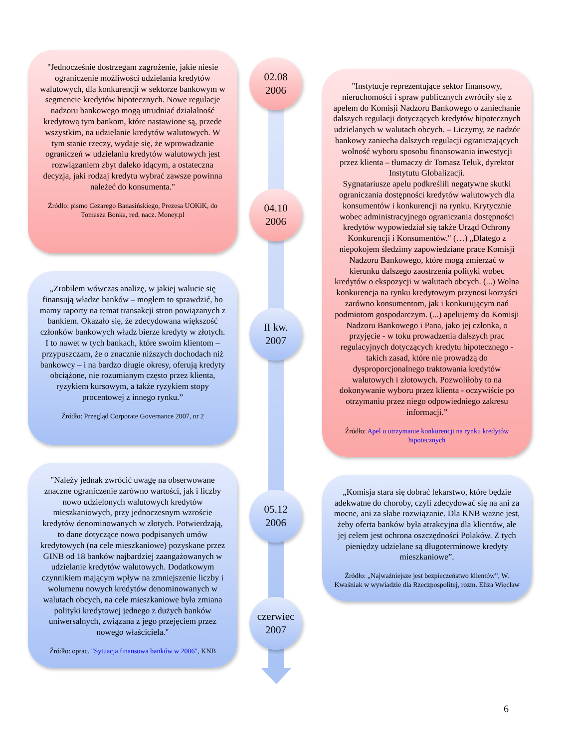"Jednocześnie dostrzegam zagrożenie, jakie niesie ograniczenie możliwości udzielania kredytów walutowych, dla konkurencji w sektorze bankowym w segmencie kredytów hipotecznych. Nowe regulacje nadzoru bankowego mogą utrudniać działalność kredytową tym bankom, które nastawione są, przede wszystkim, na udzielanie kredytów walutowych. W tym stanie rzeczy, wydaje się, że wprowadzanie ograniczeń w udzielaniu kredytów walutowych jest rozwiązaniem zbyt daleko idącym, a ostateczna decyzja, jaki rodzaj kredytu wybrać zawsze powinna należeć do konsumenta."
Źródło: pismo Cezarego Banasińskiego, Prezesa UOKiK, do Tomasza Bonka, red. nacz. Money.pl
„Zrobiłem wówczas analizę, w jakiej walucie się finansują władze banków – mogłem to sprawdzić, bo mamy raporty na temat transakcji stron powiązanych z bankiem. Okazało się, że zdecydowana większość członków bankowych władz bierze kredyty w złotych. I to nawet w tych bankach, które swoim klientom – przypuszczam, że o znacznie niższych dochodach niż bankowcy – i na bardzo długie okresy, oferują kredyty obciążone, nie rozumianym często przez klienta, ryzykiem kursowym, a także ryzykiem stopy procentowej z innego rynku.”
Źródło: Przegląd Corporate Governance 2007, nr 2
"Należy jednak zwrócić uwagę na obserwowane znaczne ograniczenie zarówno wartości, jak i liczby nowo udzielonych walutowych kredytów mieszkaniowych, przy jednoczesnym wzroście kredytów denominowanych w złotych. Potwierdzają, to dane dotyczące nowo podpisanych umów kredytowych (na cele mieszkaniowe) pozyskane przez GINB od 18 banków najbardziej zaangażowanych w udzielanie kredytów walutowych. Dodatkowym czynnikiem mającym wpływ na zmniejszenie liczby i wolumenu nowych kredytów denominowanych w walutach obcych, na cele mieszkaniowe była zmiana polityki kredytowej jednego z dużych banków uniwersalnych, związana z jego przejęciem przez nowego właściciela."
Źródło: oprac. "Sytuacja finansowa banków w 2006", KNB
02.08
2006
04.10
2006
II kw.
2007
05.12
2006
czerwiec
2007
"Instytucje reprezentujące sektor finansowy, nieruchomości i spraw publicznych zwróciły się z apelem do Komisji Nadzoru Bankowego o zaniechanie dalszych regulacji dotyczących kredytów hipotecznych udzielanych w walutach obcych. – Liczymy, że nadzór bankowy zaniecha dalszych regulacji ograniczających wolność wyboru sposobu finansowania inwestycji przez klienta – tłumaczy dr Tomasz Teluk, dyrektor Instytutu Globalizacji.
Sygnatariusze apelu podkreślili negatywne skutki ograniczania dostępności kredytów walutowych dla konsumentów i konkurencji na rynku. Krytycznie wobec administracyjnego ograniczania dostępności kredytów wypowiedział się także Urząd Ochrony Konkurencji i Konsumentów." (…) „Dlatego z niepokojem śledzimy zapowiedziane prace Komisji Nadzoru Bankowego, które mogą zmierzać w kierunku dalszego zaostrzenia polityki wobec kredytów o ekspozycji w walutach obcych. (...) Wolna konkurencja na rynku kredytowym przynosi korzyści zarówno konsumentom, jak i konkurującym nań podmiotom gospodarczym. (...) apelujemy do Komisji Nadzoru Bankowego i Pana, jako jej członka, o przyjęcie - w toku prowadzenia dalszych prac regulacyjnych dotyczących kredytu hipotecznego - takich zasad, które nie prowadzą do dysproporcjonalnego traktowania kredytów walutowych i złotowych. Pozwoliłoby to na dokonywanie wyboru przez klienta - oczywiście po otrzymaniu przez niego odpowiedniego zakresu informacji.”
Źródło: Apel o utrzymanie konkurencji na rynku kredytów hipotecznych
„Komisja stara się dobrać lekarstwo, które będzie adekwatne do choroby, czyli zdecydować się na ani za mocne, ani za słabe rozwiązanie. Dla KNB ważne jest, żeby oferta banków była atrakcyjna dla klientów, ale jej celem jest ochrona oszczędności Polaków. Z tych pieniędzy udzielane są długoterminowe kredyty mieszkaniowe”.
Źródło: „Najważniejsze jest bezpieczeństwo klientów”, W. Kwaśniak w wywiadzie dla Rzeczpospolitej, rozm. Eliza Więcław
6